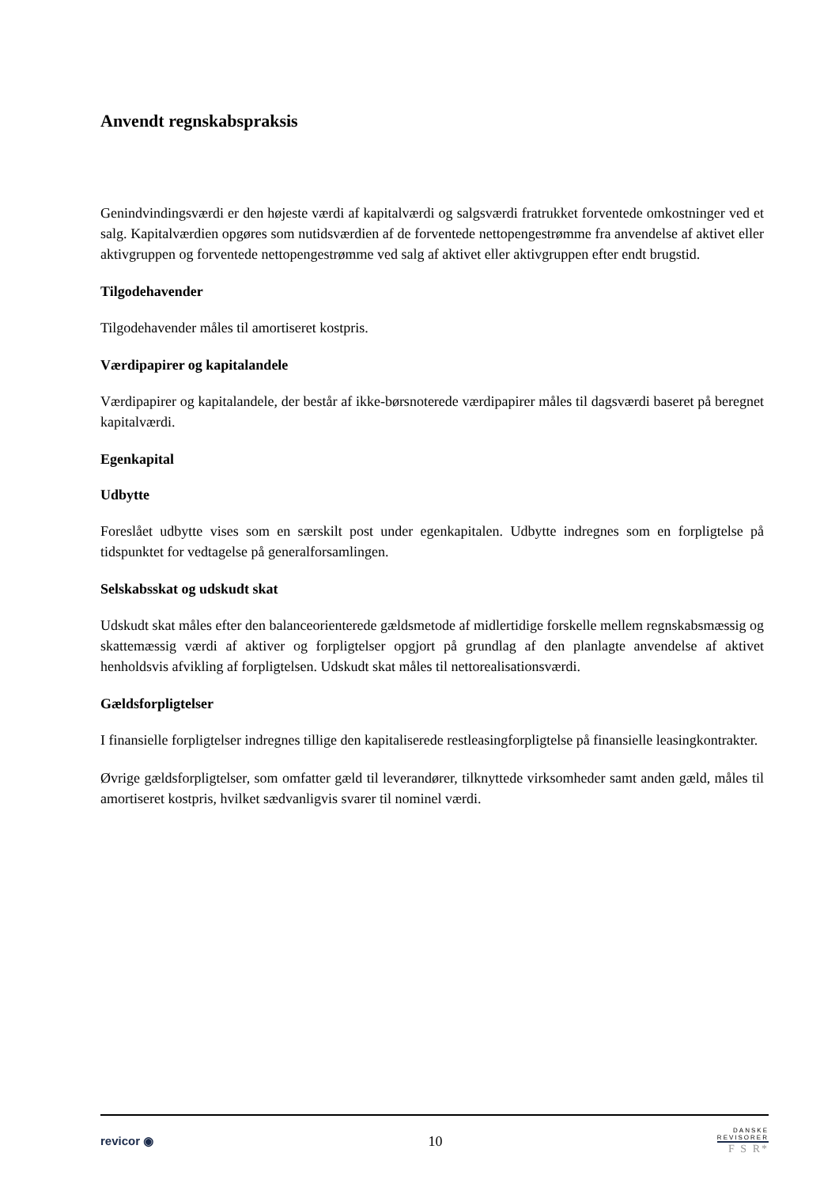Anvendt regnskabspraksis
Genindvindingsværdi er den højeste værdi af kapitalværdi og salgsværdi fratrukket forventede omkostninger ved et salg. Kapitalværdien opgøres som nutidsværdien af de forventede nettopen­gestrømme fra anvendelse af aktivet eller aktivgruppen og forventede nettopengestrømme ved salg af aktivet eller aktivgruppen efter endt brugstid.
Tilgodehavender
Tilgodehavender måles til amortiseret kostpris.
Værdipapirer og kapitalandele
Værdipapirer og kapitalandele, der består af ikke-børsnoterede værdipapirer måles til dagsværdi baseret på beregnet kapitalværdi.
Egenkapital
Udbytte
Foreslået udbytte vises som en særskilt post under egenkapitalen. Udbytte indregnes som en for­pligtelse på tidspunktet for vedtagelse på generalforsamlingen.
Selskabsskat og udskudt skat
Udskudt skat måles efter den balanceorienterede gældsmetode af midlertidige forskelle mellem regnskabsmæssig og skattemæssig værdi af aktiver og forpligtelser opgjort på grundlag af den planlagte anvendelse af aktivet henholdsvis afvikling af forpligtelsen. Udskudt skat måles til net­torealisationsværdi.
Gældsforpligtelser
I finansielle forpligtelser indregnes tillige den kapitaliserede restleasingforpligtelse på finansielle leasingkontrakter.
Øvrige gældsforpligtelser, som omfatter gæld til leverandører, tilknyttede virksomheder samt an­den gæld, måles til amortiseret kostpris, hvilket sædvanligvis svarer til nominel værdi.
revicor ◉
10
DANSKE
REVISORER
F S R*